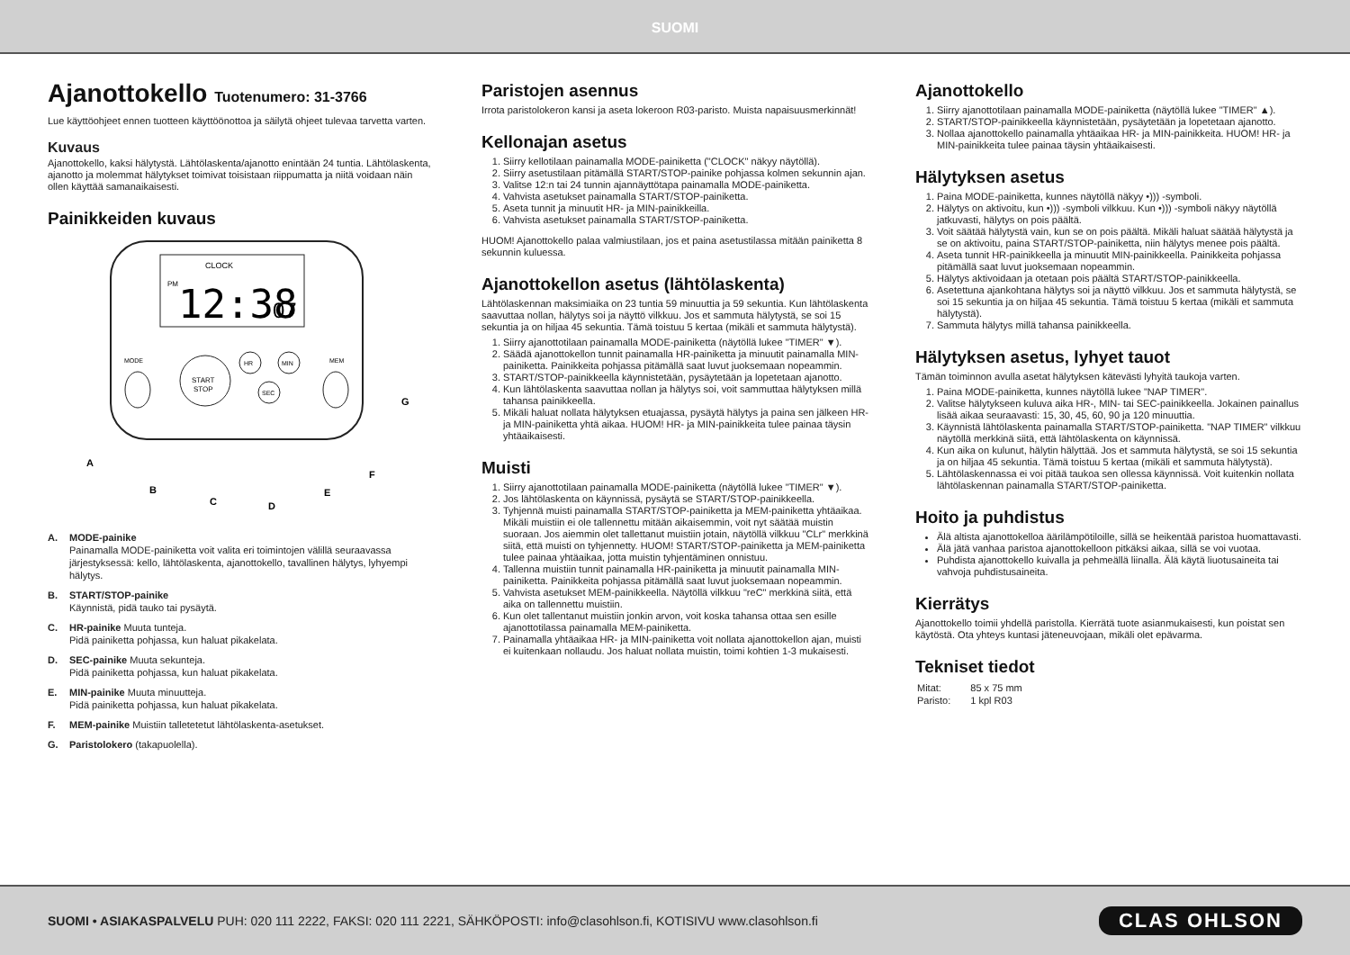SUOMI
Ajanottokello Tuotenumero: 31-3766
Lue käyttöohjeet ennen tuotteen käyttöönottoa ja säilytä ohjeet tulevaa tarvetta varten.
Kuvaus
Ajanottokello, kaksi hälytystä. Lähtölaskenta/ajanotto enintään 24 tuntia. Lähtölaskenta, ajanotto ja molemmat hälytykset toimivat toisistaan riippumatta ja niitä voidaan näin ollen käyttää samanaikaisesti.
Painikkeiden kuvaus
CLOCK
PM
12:38
07
START
STOP
HR
MIN
SEC
MODE
MEM
A
B
C
D
E
F
G
A. MODE-painike
Painamalla MODE-painiketta voit valita eri toimintojen välillä seuraavassa järjestyksessä: kello, lähtölaskenta, ajanottokello, tavallinen hälytys, lyhyempi hälytys.
B. START/STOP-painike
Käynnistä, pidä tauko tai pysäytä.
C. HR-painike Muuta tunteja.
Pidä painiketta pohjassa, kun haluat pikakelata.
D. SEC-painike Muuta sekunteja.
Pidä painiketta pohjassa, kun haluat pikakelata.
E. MIN-painike Muuta minuutteja.
Pidä painiketta pohjassa, kun haluat pikakelata.
F. MEM-painike Muistiin talletetetut lähtölaskenta-asetukset.
G. Paristolokero (takapuolella).
Paristojen asennus
Irrota paristolokeron kansi ja aseta lokeroon R03-paristo. Muista napaisuusmerkinnät!
Kellonajan asetus
1. Siirry kellotilaan painamalla MODE-painiketta ("CLOCK" näkyy näytöllä).
2. Siirry asetustilaan pitämällä START/STOP-painike pohjassa kolmen sekunnin ajan.
3. Valitse 12:n tai 24 tunnin ajannäyttötapa painamalla MODE-painiketta.
4. Vahvista asetukset painamalla START/STOP-painiketta.
5. Aseta tunnit ja minuutit HR- ja MIN-painikkeilla.
6. Vahvista asetukset painamalla START/STOP-painiketta.
HUOM! Ajanottokello palaa valmiustilaan, jos et paina asetustilassa mitään painiketta 8 sekunnin kuluessa.
Ajanottokellon asetus (lähtölaskenta)
Lähtölaskennan maksimiaika on 23 tuntia 59 minuuttia ja 59 sekuntia. Kun lähtölaskenta saavuttaa nollan, hälytys soi ja näyttö vilkkuu. Jos et sammuta hälytystä, se soi 15 sekuntia ja on hiljaa 45 sekuntia. Tämä toistuu 5 kertaa (mikäli et sammuta hälytystä).
1. Siirry ajanottotilaan painamalla MODE-painiketta (näytöllä lukee "TIMER" ▼).
2. Säädä ajanottokellon tunnit painamalla HR-painiketta ja minuutit painamalla MIN-painiketta. Painikkeita pohjassa pitämällä saat luvut juoksemaan nopeammin.
3. START/STOP-painikkeella käynnistetään, pysäytetään ja lopetetaan ajanotto.
4. Kun lähtölaskenta saavuttaa nollan ja hälytys soi, voit sammuttaa hälytyksen millä tahansa painikkeella.
5. Mikäli haluat nollata hälytyksen etuajassa, pysäytä hälytys ja paina sen jälkeen HR- ja MIN-painiketta yhtä aikaa. HUOM! HR- ja MIN-painikkeita tulee painaa täysin yhtäaikaisesti.
Muisti
1. Siirry ajanottotilaan painamalla MODE-painiketta (näytöllä lukee "TIMER" ▼).
2. Jos lähtölaskenta on käynnissä, pysäytä se START/STOP-painikkeella.
3. Tyhjennä muisti painamalla START/STOP-painiketta ja MEM-painiketta yhtäaikaa. Mikäli muistiin ei ole tallennettu mitään aikaisemmin, voit nyt säätää muistin suoraan. Jos aiemmin olet tallettanut muistiin jotain, näytöllä vilkkuu "CLr" merkkinä siitä, että muisti on tyhjennetty. HUOM! START/STOP-painiketta ja MEM-painiketta tulee painaa yhtäaikaa, jotta muistin tyhjentäminen onnistuu.
4. Tallenna muistiin tunnit painamalla HR-painiketta ja minuutit painamalla MIN-painiketta. Painikkeita pohjassa pitämällä saat luvut juoksemaan nopeammin.
5. Vahvista asetukset MEM-painikkeella. Näytöllä vilkkuu "reC" merkkinä siitä, että aika on tallennettu muistiin.
6. Kun olet tallentanut muistiin jonkin arvon, voit koska tahansa ottaa sen esille ajanottotilassa painamalla MEM-painiketta.
7. Painamalla yhtäaikaa HR- ja MIN-painiketta voit nollata ajanottokellon ajan, muisti ei kuitenkaan nollaudu. Jos haluat nollata muistin, toimi kohti­en 1-3 mukaisesti.
Ajanottokello
1. Siirry ajanottotilaan painamalla MODE-painiketta (näytöllä lukee "TIMER" ▲).
2. START/STOP-painikkeella käynnistetään, pysäytetään ja lopetetaan ajanotto.
3. Nollaa ajanottokello painamalla yhtäaikaa HR- ja MIN-painikkeita. HUOM! HR- ja MIN-painikkeita tulee painaa täysin yhtäaikaisesti.
Hälytyksen asetus
1. Paina MODE-painiketta, kunnes näytöllä näkyy •))) -symboli.
2. Hälytys on aktivoitu, kun •))) -symboli vilkkuu. Kun •))) -symboli näkyy näytöllä jatkuvasti, hälytys on pois päältä.
3. Voit säätää hälytystä vain, kun se on pois päältä. Mikäli haluat säätää hälytystä ja se on aktivoitu, paina START/STOP-painiketta, niin hälytys menee pois päältä.
4. Aseta tunnit HR-painikkeella ja minuutit MIN-painikkeella. Painikkeita pohjassa pitämällä saat luvut juoksemaan nopeammin.
5. Hälytys aktivoidaan ja otetaan pois päältä START/STOP-painikkeella.
6. Asetettuna ajankohtana hälytys soi ja näyttö vilkkuu. Jos et sammuta hälytystä, se soi 15 sekuntia ja on hiljaa 45 sekuntia. Tämä toistuu 5 kertaa (mikäli et sammuta hälytystä).
7. Sammuta hälytys millä tahansa painikkeella.
Hälytyksen asetus, lyhyet tauot
Tämän toiminnon avulla asetat hälytyksen kätevästi lyhyitä taukoja varten.
1. Paina MODE-painiketta, kunnes näytöllä lukee "NAP TIMER".
2. Valitse hälytykseen kuluva aika HR-, MIN- tai SEC-painikkeella. Jokainen painallus lisää aikaa seuraavasti: 15, 30, 45, 60, 90 ja 120 minuuttia.
3. Käynnistä lähtölaskenta painamalla START/STOP-painiketta. "NAP TIMER" vilkkuu näytöllä merkkinä siitä, että lähtölaskenta on käynnissä.
4. Kun aika on kulunut, hälytin hälyttää. Jos et sammuta hälytystä, se soi 15 sekuntia ja on hiljaa 45 sekuntia. Tämä toistuu 5 kertaa (mikäli et sammuta hälytystä).
5. Lähtölaskennassa ei voi pitää taukoa sen ollessa käynnissä. Voit kuitenkin nollata lähtölaskennan painamalla START/STOP-painiketta.
Hoito ja puhdistus
Älä altista ajanottokelloa äärilämpötiloille, sillä se heikentää paristoa huomattavasti.
Älä jätä vanhaa paristoa ajanottokelloon pitkäksi aikaa, sillä se voi vuotaa.
Puhdista ajanottokello kuivalla ja pehmeällä liinalla. Älä käytä liuotusaineita tai vahvoja puhdistusaineita.
Kierrätys
Ajanottokello toimii yhdellä paristolla. Kierrätä tuote asianmukaisesti, kun poistat sen käytöstä. Ota yhteys kuntasi jäteneuvojaan, mikäli olet epävarma.
Tekniset tiedot
| Mitat: | 85 x 75 mm |
| Paristo: | 1 kpl R03 |
SUOMI • ASIAKASPALVELU PUH: 020 111 2222, FAKSI: 020 111 2221, SÄHKÖPOSTI: info@clasohlson.fi, KOTISIVU www.clasohlson.fi CLAS OHLSON